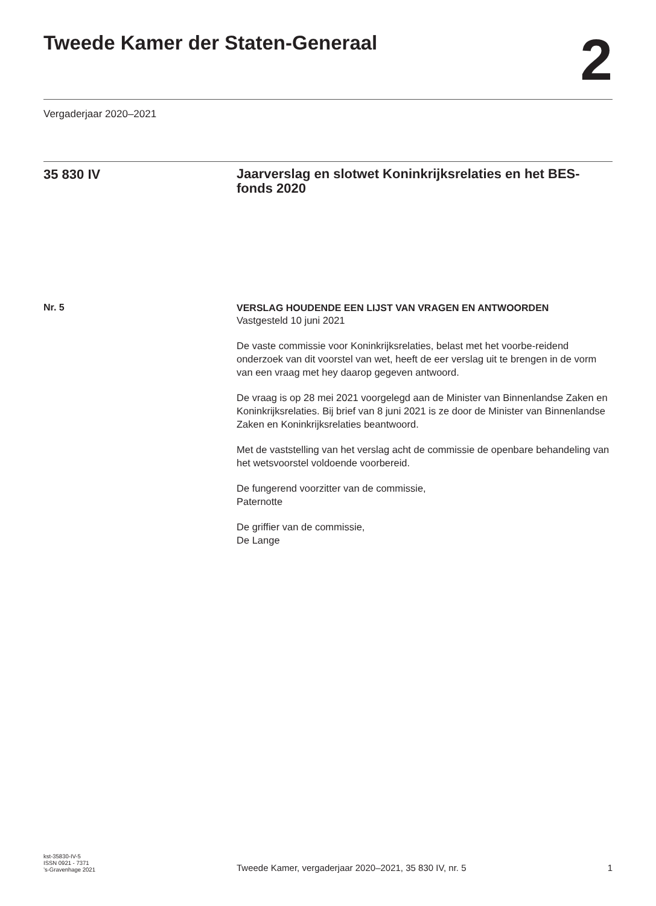Tweede Kamer der Staten-Generaal
2
Vergaderjaar 2020–2021
35 830 IV
Jaarverslag en slotwet Koninkrijksrelaties en het BES-fonds 2020
Nr. 5
VERSLAG HOUDENDE EEN LIJST VAN VRAGEN EN ANTWOORDEN
Vastgesteld 10 juni 2021
De vaste commissie voor Koninkrijksrelaties, belast met het voorbe-reidend onderzoek van dit voorstel van wet, heeft de eer verslag uit te brengen in de vorm van een vraag met hey daarop gegeven antwoord.
De vraag is op 28 mei 2021 voorgelegd aan de Minister van Binnenlandse Zaken en Koninkrijksrelaties. Bij brief van 8 juni 2021 is ze door de Minister van Binnenlandse Zaken en Koninkrijksrelaties beantwoord.
Met de vaststelling van het verslag acht de commissie de openbare behandeling van het wetsvoorstel voldoende voorbereid.
De fungerend voorzitter van de commissie,
Paternotte
De griffier van de commissie,
De Lange
kst-35830-IV-5
ISSN 0921 - 7371
’s-Gravenhage 2021
Tweede Kamer, vergaderjaar 2020–2021, 35 830 IV, nr. 5
1